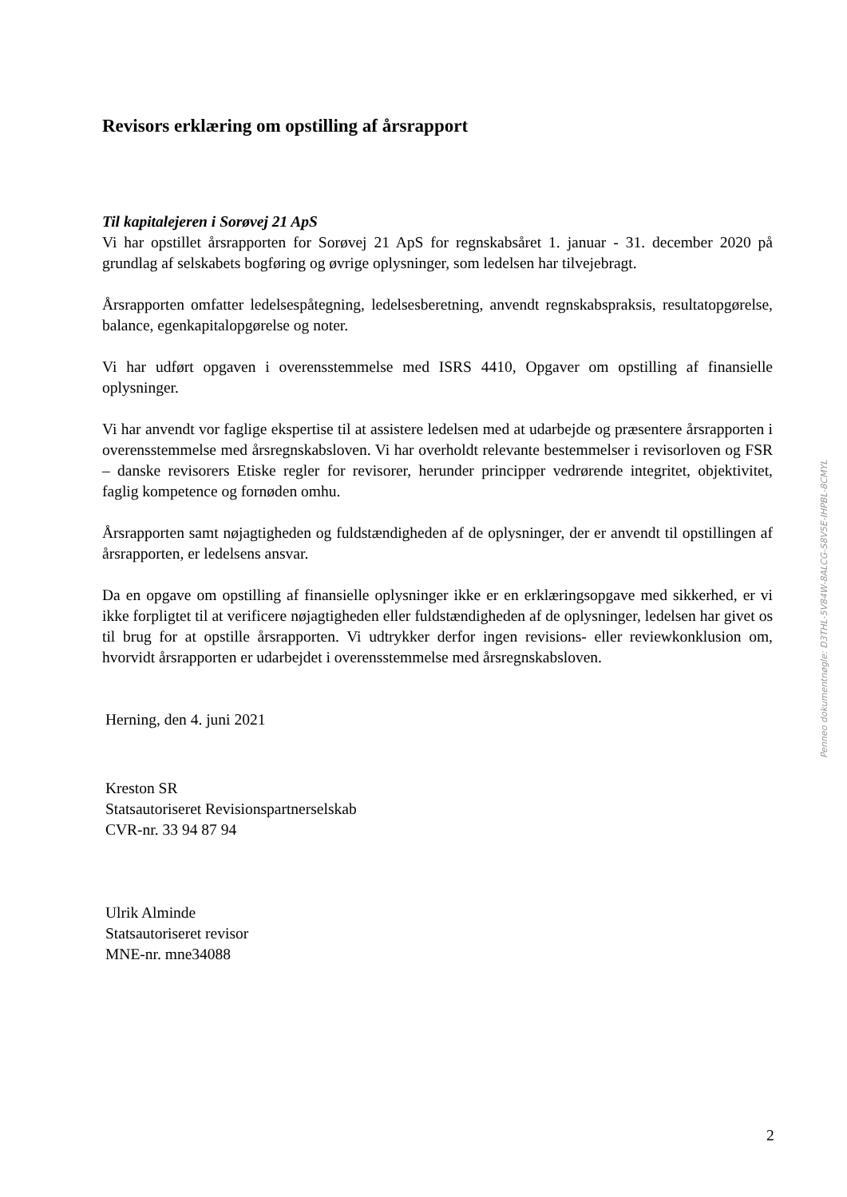Revisors erklæring om opstilling af årsrapport
Til kapitalejeren i Sorøvej 21 ApS
Vi har opstillet årsrapporten for Sorøvej 21 ApS for regnskabsåret 1. januar - 31. december 2020 på grundlag af selskabets bogføring og øvrige oplysninger, som ledelsen har tilvejebragt.
Årsrapporten omfatter ledelsespåtegning, ledelsesberetning, anvendt regnskabspraksis, resultat­opgørelse, balance, egenkapitalopgørelse og noter.
Vi har udført opgaven i overensstemmelse med ISRS 4410, Opgaver om opstilling af finansielle oplysninger.
Vi har anvendt vor faglige ekspertise til at assistere ledelsen med at udarbejde og præsentere års­rapporten i overensstemmelse med årsregnskabsloven. Vi har overholdt relevante bestemmelser i revisorloven og FSR – danske revisorers Etiske regler for revisorer, herunder principper vedrø­rende integritet, objektivitet, faglig kompetence og fornøden omhu.
Årsrapporten samt nøjagtigheden og fuldstændigheden af de oplysninger, der er anvendt til op­stillingen af årsrapporten, er ledelsens ansvar.
Da en opgave om opstilling af finansielle oplysninger ikke er en erklæringsopgave med sikker­hed, er vi ikke forpligtet til at verificere nøjagtigheden eller fuldstændigheden af de oplysninger, ledelsen har givet os til brug for at opstille årsrapporten. Vi udtrykker derfor ingen revisions- el­ler reviewkonklusion om, hvorvidt årsrapporten er udarbejdet i overensstemmelse med årsregn­skabsloven.
Herning, den 4. juni 2021
Kreston SR
Statsautoriseret Revisionspartnerselskab
CVR-nr. 33 94 87 94
Ulrik Alminde
Statsautoriseret revisor
MNE-nr. mne34088
Penneo dokumentnøgle: D3THL-5V84W-8ALCG-S8V5E-IHPBL-8CMYL
2